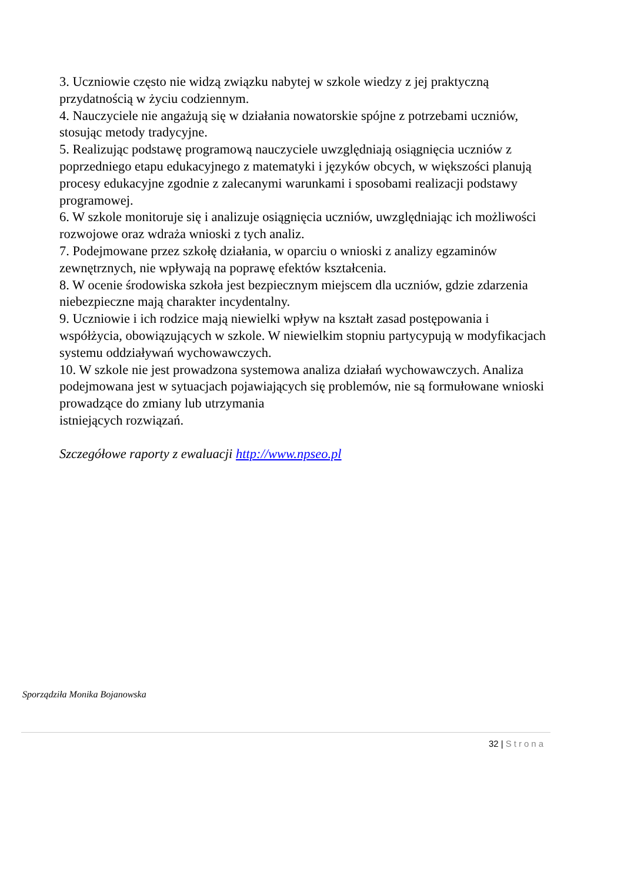3. Uczniowie często nie widzą związku nabytej w szkole wiedzy z jej praktyczną przydatnością w życiu codziennym.
4. Nauczyciele nie angażują się w działania nowatorskie spójne z potrzebami uczniów, stosując metody tradycyjne.
5. Realizując podstawę programową nauczyciele uwzględniają osiągnięcia uczniów z poprzedniego etapu edukacyjnego z matematyki i języków obcych, w większości planują procesy edukacyjne zgodnie z zalecanymi warunkami i sposobami realizacji podstawy programowej.
6. W szkole monitoruje się i analizuje osiągnięcia uczniów, uwzględniając ich możliwości rozwojowe oraz wdraża wnioski z tych analiz.
7. Podejmowane przez szkołę działania, w oparciu o wnioski z analizy egzaminów zewnętrznych, nie wpływają na poprawę efektów kształcenia.
8. W ocenie środowiska szkoła jest bezpiecznym miejscem dla uczniów, gdzie zdarzenia niebezpieczne mają charakter incydentalny.
9. Uczniowie i ich rodzice mają niewielki wpływ na kształt zasad postępowania i współżycia, obowiązujących w szkole. W niewielkim stopniu partycypują w modyfikacjach systemu oddziaływań wychowawczych.
10. W szkole nie jest prowadzona systemowa analiza działań wychowawczych. Analiza podejmowana jest w sytuacjach pojawiających się problemów, nie są formułowane wnioski prowadzące do zmiany lub utrzymania
istniejących rozwiązań.
Szczegółowe raporty z ewaluacji http://www.npseo.pl
Sporządziła Monika Bojanowska
32 | Strona